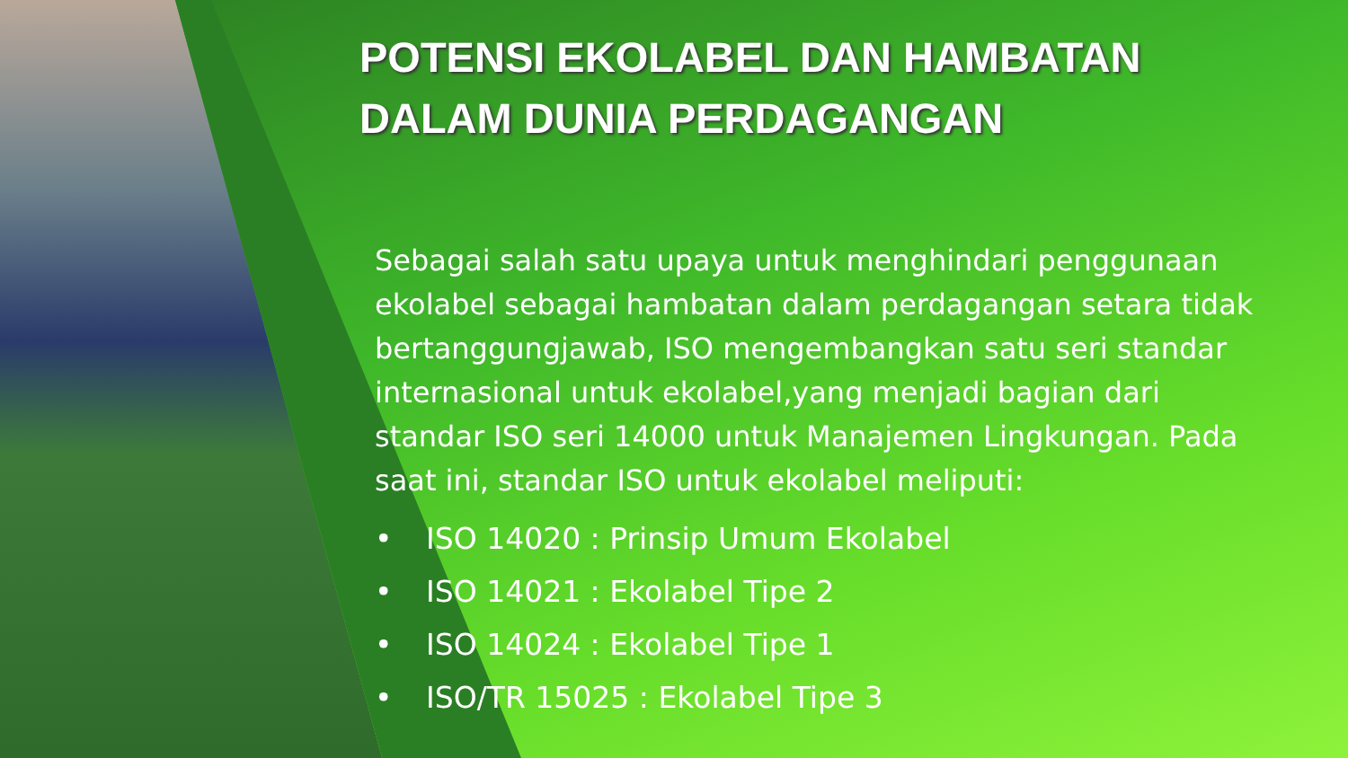POTENSI EKOLABEL DAN HAMBATAN
DALAM DUNIA PERDAGANGAN
Sebagai salah satu upaya untuk menghindari penggunaan ekolabel sebagai hambatan dalam perdagangan setara tidak bertanggungjawab, ISO mengembangkan satu seri standar internasional untuk ekolabel,yang menjadi bagian dari standar ISO seri 14000 untuk Manajemen Lingkungan. Pada saat ini, standar ISO untuk ekolabel meliputi:
• ISO 14020 : Prinsip Umum Ekolabel
• ISO 14021 : Ekolabel Tipe 2
• ISO 14024 : Ekolabel Tipe 1
• ISO/TR 15025 : Ekolabel Tipe 3